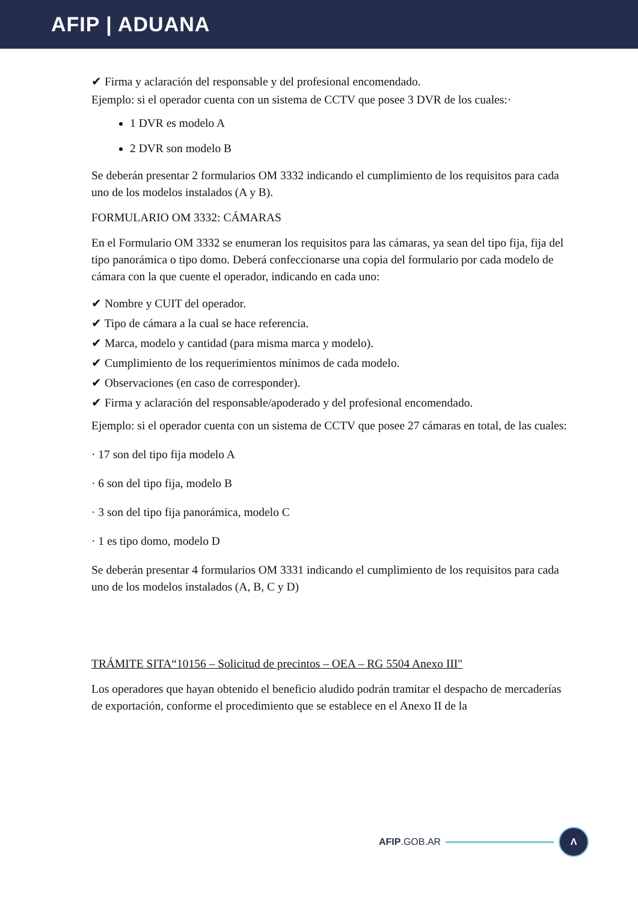AFIP | ADUANA
✔ Firma y aclaración del responsable y del profesional encomendado.
Ejemplo: si el operador cuenta con un sistema de CCTV que posee 3 DVR de los cuales:·
1 DVR es modelo A
2 DVR son modelo B
Se deberán presentar 2 formularios OM 3332 indicando el cumplimiento de los requisitos para cada uno de los modelos instalados (A y B).
FORMULARIO OM 3332: CÁMARAS
En el Formulario OM 3332 se enumeran los requisitos para las cámaras, ya sean del tipo fija, fija del tipo panorámica o tipo domo. Deberá confeccionarse una copia del formulario por cada modelo de cámara con la que cuente el operador, indicando en cada uno:
✔ Nombre y CUIT del operador.
✔ Tipo de cámara a la cual se hace referencia.
✔ Marca, modelo y cantidad (para misma marca y modelo).
✔ Cumplimiento de los requerimientos mínimos de cada modelo.
✔ Observaciones (en caso de corresponder).
✔ Firma y aclaración del responsable/apoderado y del profesional encomendado.
Ejemplo: si el operador cuenta con un sistema de CCTV que posee 27 cámaras en total, de las cuales:
· 17 son del tipo fija modelo A
· 6 son del tipo fija, modelo B
· 3 son del tipo fija panorámica, modelo C
· 1 es tipo domo, modelo D
Se deberán presentar 4 formularios OM 3331 indicando el cumplimiento de los requisitos para cada uno de los modelos instalados (A, B, C y D)
TRÁMITE SITA“10156 – Solicitud de precintos – OEA – RG 5504 Anexo III"
Los operadores que hayan obtenido el beneficio aludido podrán tramitar el despacho de mercaderías de exportación, conforme el procedimiento que se establece en el Anexo II de la
AFIP.GOB.AR Λ